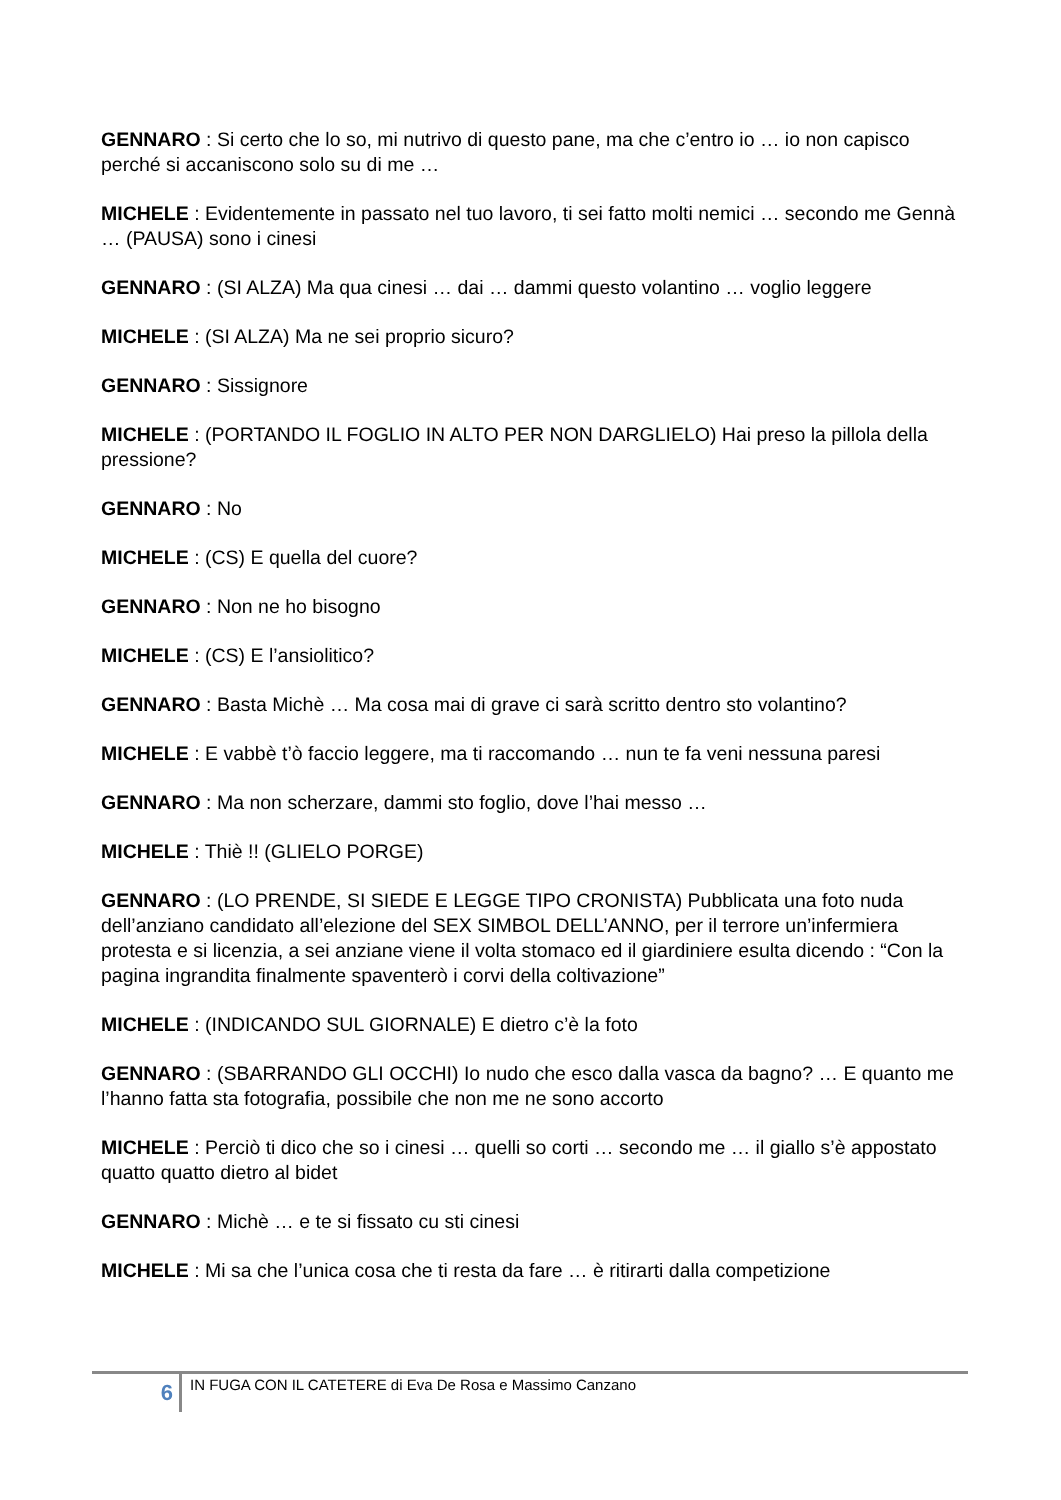GENNARO : Si certo che lo so, mi nutrivo di questo pane, ma che c’entro io … io non capisco perché si accaniscono solo su di me …
MICHELE : Evidentemente in passato nel tuo lavoro, ti sei fatto molti nemici … secondo me Gennà … (PAUSA) sono i cinesi
GENNARO : (SI ALZA) Ma qua cinesi … dai … dammi questo volantino … voglio leggere
MICHELE : (SI ALZA) Ma ne sei proprio sicuro?
GENNARO : Sissignore
MICHELE : (PORTANDO IL FOGLIO IN ALTO PER NON DARGLIELO) Hai preso la pillola della pressione?
GENNARO : No
MICHELE : (CS) E quella del cuore?
GENNARO : Non ne ho bisogno
MICHELE : (CS) E l’ansiolitico?
GENNARO : Basta Michè … Ma cosa mai di grave ci sarà scritto dentro sto volantino?
MICHELE : E vabbè t’ò faccio leggere, ma ti raccomando … nun te fa veni nessuna paresi
GENNARO : Ma non scherzare, dammi sto foglio, dove l’hai messo …
MICHELE : Thiè !! (GLIELO PORGE)
GENNARO : (LO PRENDE, SI SIEDE E LEGGE TIPO CRONISTA) Pubblicata una foto nuda dell’anziano candidato all’elezione del SEX SIMBOL DELL’ANNO, per il terrore un’infermiera protesta e si licenzia, a sei anziane viene il volta stomaco ed il giardiniere esulta dicendo : “Con la pagina ingrandita finalmente spaventerò i corvi della coltivazione”
MICHELE : (INDICANDO SUL GIORNALE) E dietro c’è la foto
GENNARO : (SBARRANDO GLI OCCHI) Io nudo che esco dalla vasca da bagno? … E quanto me l’hanno fatta sta fotografia, possibile che non me ne sono accorto
MICHELE : Perciò ti dico che so i cinesi … quelli so corti … secondo me … il giallo s’è appostato quatto quatto dietro al bidet
GENNARO : Michè … e te si fissato cu sti cinesi
MICHELE : Mi sa che l’unica cosa che ti resta da fare … è ritirarti dalla competizione
6
IN FUGA CON IL CATETERE di Eva De Rosa e Massimo Canzano